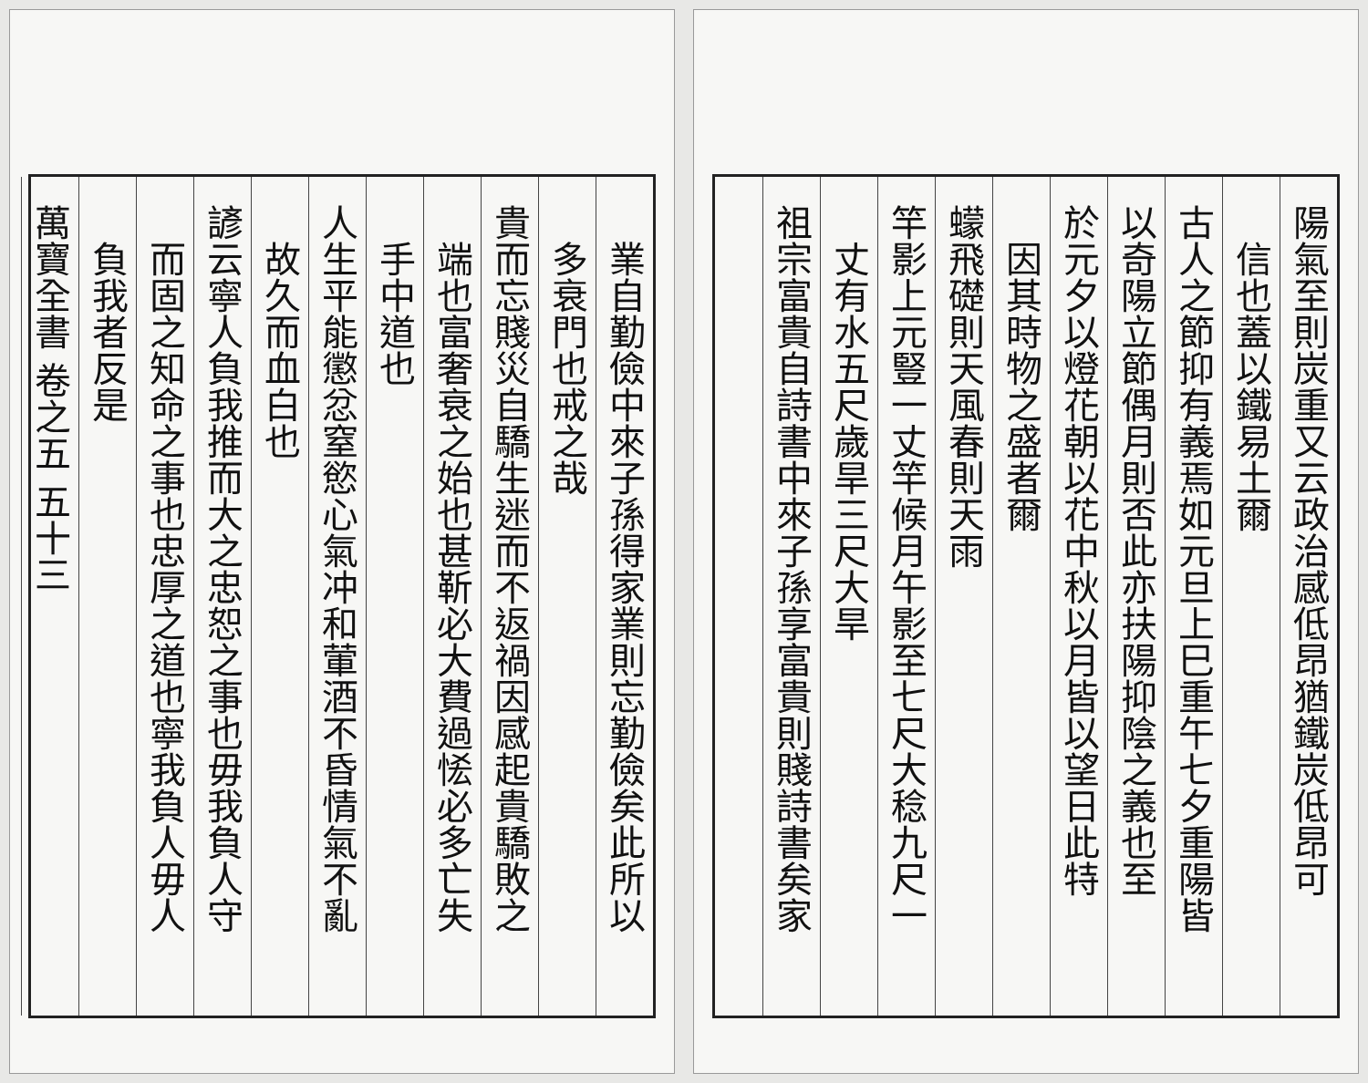陽氣至則炭重又云政治感低昂猶鐵炭低昂可
信也蓋以鐵易土爾
古人之節抑有義焉如元旦上巳重午七夕重陽皆
以奇陽立節偶月則否此亦扶陽抑陰之義也至
於元夕以燈花朝以花中秋以月皆以望日此特
因其時物之盛者爾
蠓飛礎則天風春則天雨
竿影上元豎一丈竿候月午影至七尺大稔九尺一
丈有水五尺歲旱三尺大旱
祖宗富貴自詩書中來子孫享富貴則賤詩書矣家
業自勤儉中來子孫得家業則忘勤儉矣此所以
多衰門也戒之哉
貴而忘賤災自驕生迷而不返禍因感起貴驕敗之
端也富奢衰之始也甚靳必大費過恡必多亡失
手中道也
人生平能懲忿窒慾心氣冲和葷酒不昏情氣不亂
故久而血白也
諺云寧人負我推而大之忠恕之事也毋我負人守
而固之知命之事也忠厚之道也寧我負人毋人
負我者反是
萬寶全書 卷之五 五十三